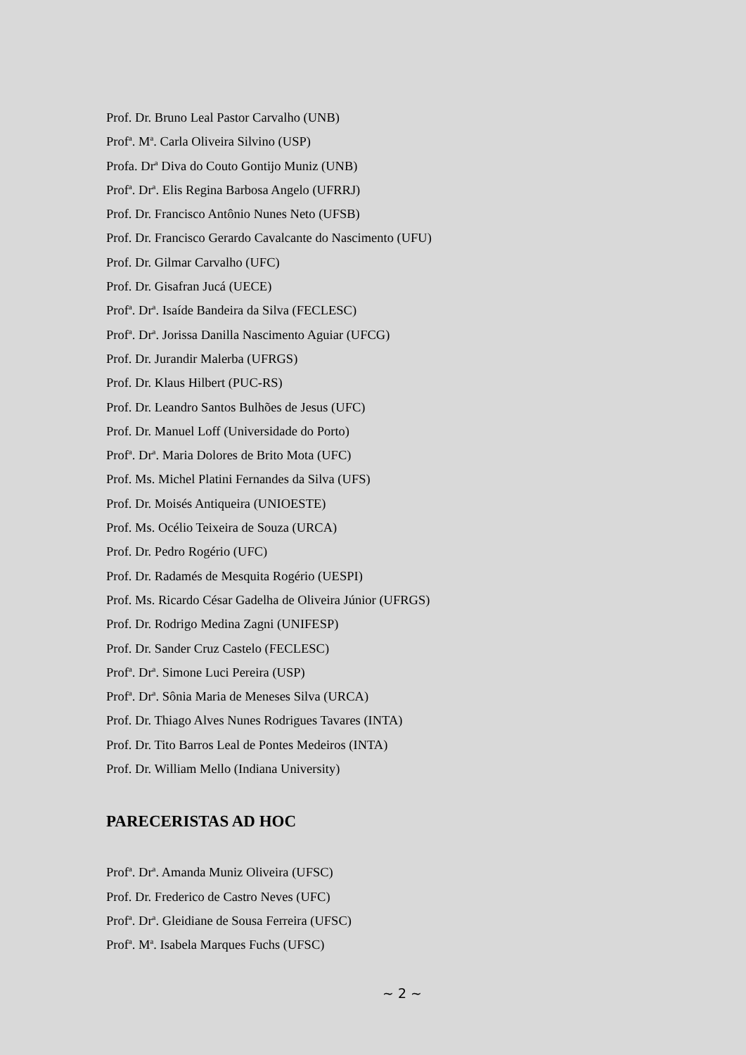Prof. Dr. Bruno Leal Pastor Carvalho (UNB)
Prof<sup>a</sup>. M<sup>a</sup>. Carla Oliveira Silvino (USP)
Profa. Dr<sup>a</sup> Diva do Couto Gontijo Muniz (UNB)
Prof<sup>a</sup>. Dr<sup>a</sup>. Elis Regina Barbosa Angelo (UFRRJ)
Prof. Dr. Francisco Antônio Nunes Neto (UFSB)
Prof. Dr. Francisco Gerardo Cavalcante do Nascimento (UFU)
Prof. Dr. Gilmar Carvalho (UFC)
Prof. Dr. Gisafran Jucá (UECE)
Prof<sup>a</sup>. Dr<sup>a</sup>. Isaíde Bandeira da Silva (FECLESC)
Prof<sup>a</sup>. Dr<sup>a</sup>. Jorissa Danilla Nascimento Aguiar (UFCG)
Prof. Dr. Jurandir Malerba (UFRGS)
Prof. Dr. Klaus Hilbert (PUC-RS)
Prof. Dr. Leandro Santos Bulhões de Jesus (UFC)
Prof. Dr. Manuel Loff (Universidade do Porto)
Prof<sup>a</sup>. Dr<sup>a</sup>. Maria Dolores de Brito Mota (UFC)
Prof. Ms. Michel Platini Fernandes da Silva (UFS)
Prof. Dr. Moisés Antiqueira (UNIOESTE)
Prof. Ms. Océlio Teixeira de Souza (URCA)
Prof. Dr. Pedro Rogério (UFC)
Prof. Dr. Radamés de Mesquita Rogério (UESPI)
Prof. Ms. Ricardo César Gadelha de Oliveira Júnior (UFRGS)
Prof. Dr. Rodrigo Medina Zagni (UNIFESP)
Prof. Dr. Sander Cruz Castelo (FECLESC)
Prof<sup>a</sup>. Dr<sup>a</sup>. Simone Luci Pereira (USP)
Prof<sup>a</sup>. Dr<sup>a</sup>. Sônia Maria de Meneses Silva (URCA)
Prof. Dr. Thiago Alves Nunes Rodrigues Tavares (INTA)
Prof. Dr. Tito Barros Leal de Pontes Medeiros (INTA)
Prof. Dr. William Mello (Indiana University)
PARECERISTAS AD HOC
Prof<sup>a</sup>. Dr<sup>a</sup>. Amanda Muniz Oliveira (UFSC)
Prof. Dr. Frederico de Castro Neves (UFC)
Prof<sup>a</sup>. Dr<sup>a</sup>. Gleidiane de Sousa Ferreira (UFSC)
Prof<sup>a</sup>. M<sup>a</sup>. Isabela Marques Fuchs (UFSC)
~ 2 ~